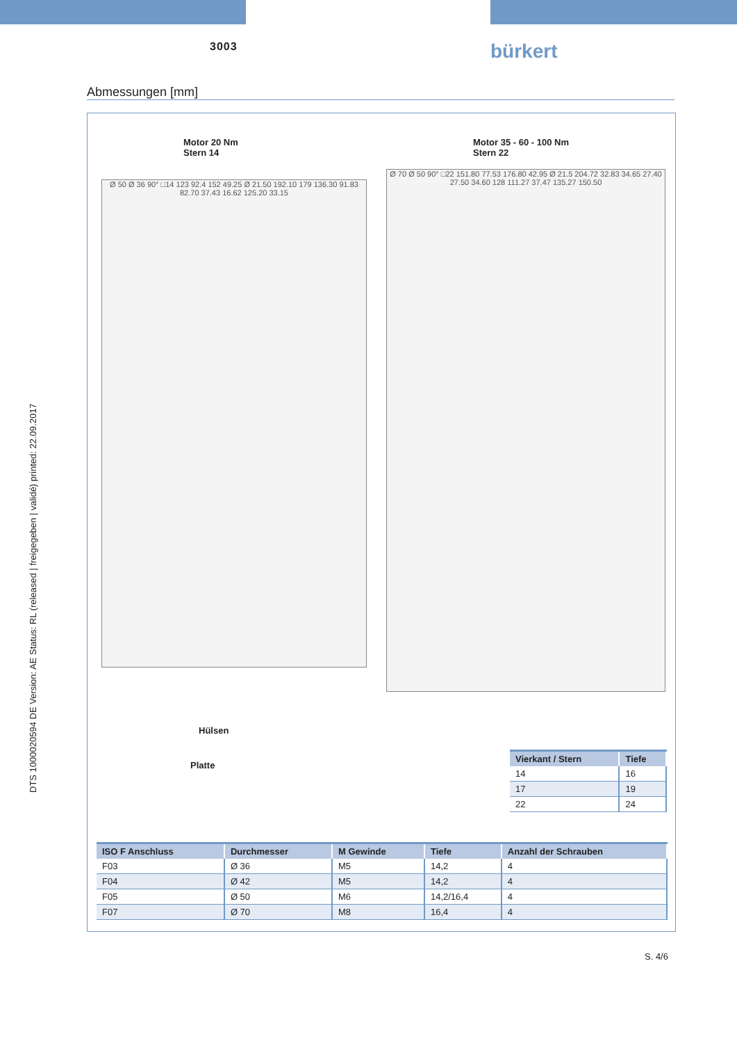DTS 1000020594 DE Version: AE Status: RL (released | freigegeben | validé) printed: 22.09.2017
3003 bürkert
Abmessungen [mm]
Motor 20 Nm
Stern 14
Motor 35 - 60 - 100 Nm
Stern 22
Ø 50 Ø 36 90° □14 123 92.4 152 49.25 Ø 21.50 192.10 179 136.30 91.83 82.70 37.43 16.62 125.20 33.15
Ø 70 Ø 50 90° □22 151.80 77.53 176.80 42.95 Ø 21.5 204.72 32.83 34.65 27.40 27.50 34.60 128 111.27 37.47 135.27 150.50
Hülsen
Platte
| Vierkant / Stern | Tiefe |
| --- | --- |
| 14 | 16 |
| 17 | 19 |
| 22 | 24 |
| ISO F Anschluss | Durchmesser | M Gewinde | Tiefe | Anzahl der Schrauben |
| --- | --- | --- | --- | --- |
| F03 | Ø 36 | M5 | 14,2 | 4 |
| F04 | Ø 42 | M5 | 14,2 | 4 |
| F05 | Ø 50 | M6 | 14,2/16,4 | 4 |
| F07 | Ø 70 | M8 | 16,4 | 4 |
S. 4/6